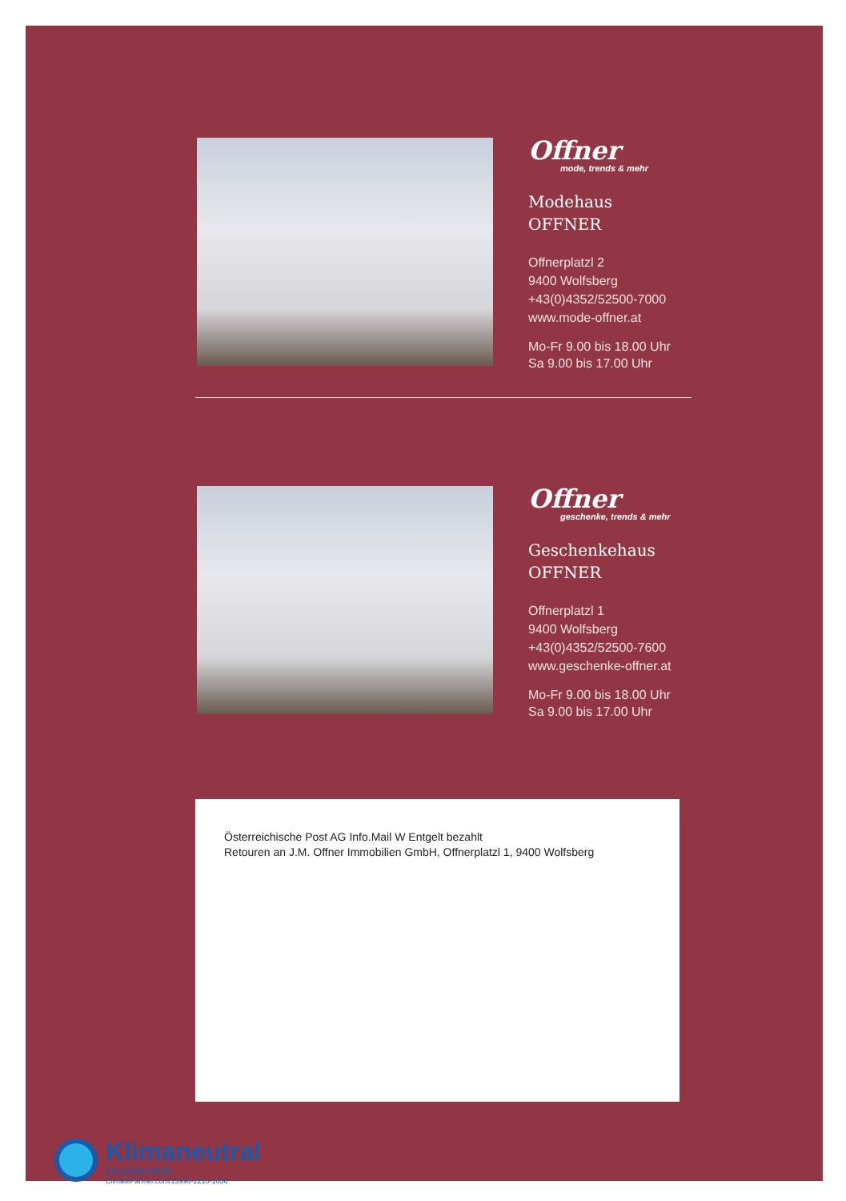Offner
mode, trends & mehr
Modehaus
OFFNER
Offnerplatzl 2
9400 Wolfsberg
+43(0)4352/52500-7000
www.mode-offner.at
Mo-Fr 9.00 bis 18.00 Uhr
Sa 9.00 bis 17.00 Uhr
Offner
geschenke, trends & mehr
Geschenkehaus
OFFNER
Offnerplatzl 1
9400 Wolfsberg
+43(0)4352/52500-7600
www.geschenke-offner.at
Mo-Fr 9.00 bis 18.00 Uhr
Sa 9.00 bis 17.00 Uhr
Österreichische Post AG Info.Mail W Entgelt bezahlt
Retouren an J.M. Offner Immobilien GmbH, Offnerplatzl 1, 9400 Wolfsberg
Klimaneutral
Druckprodukt
ClimatePartner.com/13996-2210-1056